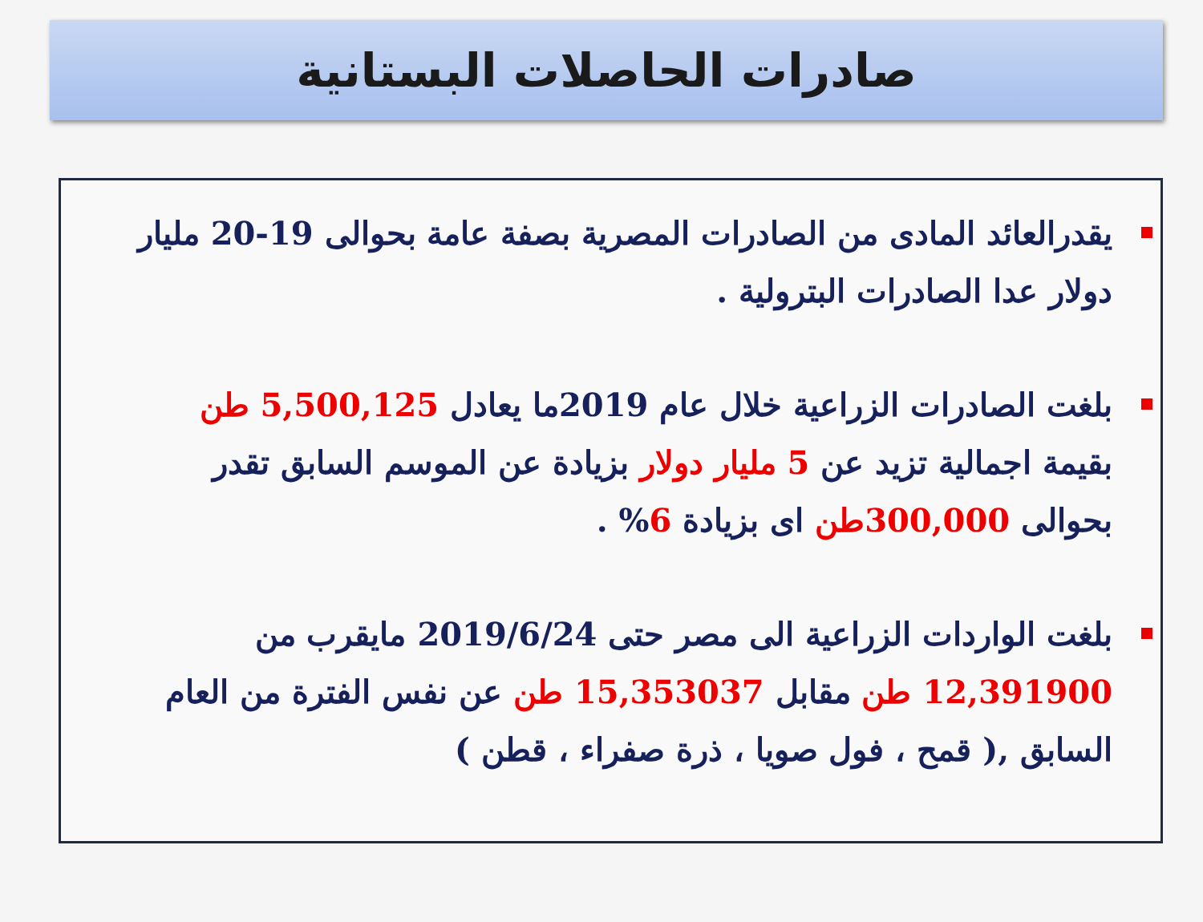صادرات الحاصلات البستانية
يقدرالعائد المادى من الصادرات المصرية بصفة عامة بحوالى 19-20 مليار دولار عدا الصادرات البترولية .
بلغت الصادرات الزراعية خلال عام 2019ما يعادل 5,500,125 طن بقيمة اجمالية تزيد عن 5 مليار دولار بزيادة عن الموسم السابق تقدر بحوالى 300,000طن اى بزيادة 6% .
بلغت الواردات الزراعية الى مصر حتى 2019/6/24 مايقرب من 12,391900 طن مقابل 15,353037 طن عن نفس الفترة من العام السابق ,( قمح ، فول صويا ، ذرة صفراء ، قطن )